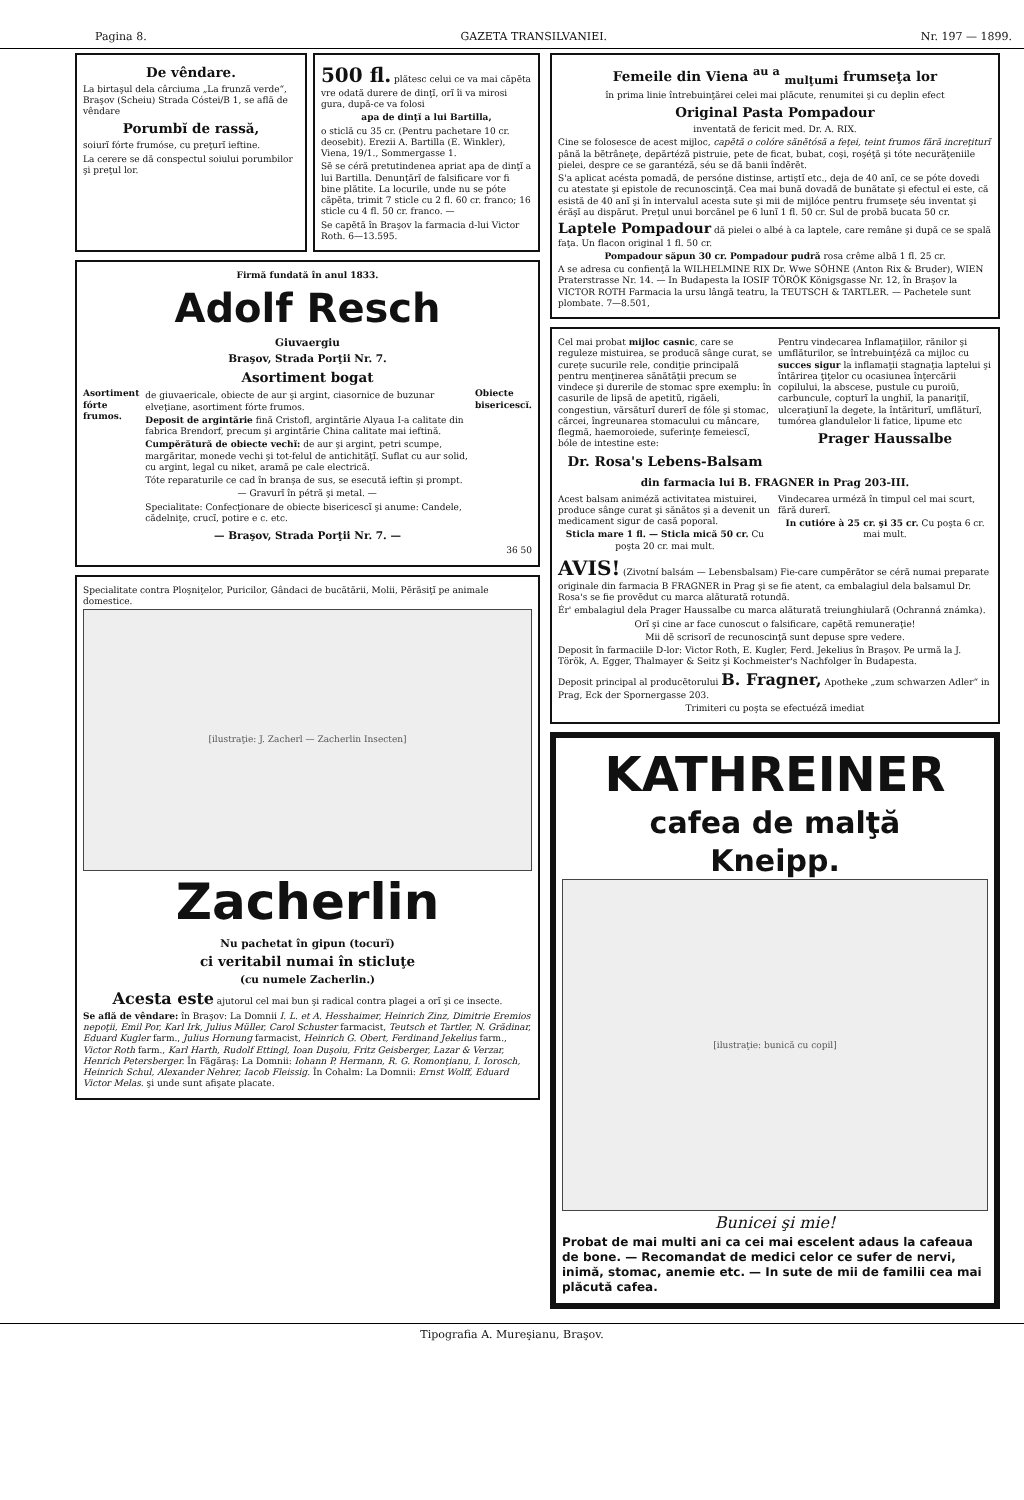Pagina 8. GAZETA TRANSILVANIEI. Nr. 197 — 1899.
De vêndare.
La birtaşul dela cârciuma „La frunză verde“, Braşov (Scheiu) Strada Cóstei/B 1, se află de vêndare
Porumbĭ de rassă,
soiurĭ fórte frumóse, cu preţurĭ ieftine.
La cerere se dă conspectul soiului porumbilor şi preţul lor.
500 fl. plătesc celui ce va mai căpĕta vre odată durere de dinţĭ, orĭ îi va mirosi gura, după-ce va folosi
apa de dinţĭ a lui Bartilla,
o sticlă cu 35 cr. (Pentru pachetare 10 cr. deosebit). Erezii A. Bartilla (E. Winkler), Viena, 19/1., Sommergasse 1.
Sĕ se céră pretutindenea apriat apa de dinţĭ a lui Bartilla. Denunţărĭ de falsificare vor fi bine plătite. La locurile, unde nu se póte căpĕta, trimit 7 sticle cu 2 fl. 60 cr. franco; 16 sticle cu 4 fl. 50 cr. franco. —
Se capĕtă în Braşov la farmacia d-lui Victor Roth. 6—13.595.
Firmă fundată în anul 1833.
Adolf Resch
Giuvaergiu
Braşov, Strada Porţii Nr. 7.
Asortiment bogat
Asortiment fórte frumos. de giuvaericale, obiecte de aur şi argint, ciasornice de buzunar elveţiane, asortiment fórte frumos.
Deposit de argintărie fină Cristofl, argintărie Alyaua I-a calitate din fabrica Brendorf, precum şi argintărie China calitate mai ieftină.
Cumpĕrătură de obiecte vechĭ: de aur şi argint, petri scumpe, margăritar, monede vechi şi tot-felul de antichităţĭ. Suflat cu aur solid, cu argint, legal cu niket, aramă pe cale electrică.
Tóte reparaturile ce cad în branşa de sus, se esecută ieftin şi prompt.
— Gravurĭ în pétră şi metal. —
Specialitate: Confecţionare de obiecte bisericescĭ şi anume: Candele, cădelniţe, crucĭ, potire e c. etc.
Obiecte bisericescĭ.
— Braşov, Strada Porţii Nr. 7. —
36 50
Specialitate contra Ploşniţelor, Puricilor, Gândaci de bucătării, Molii, Pĕrăsiţĭ pe animale domestice.
[ilustraţie: J. Zacherl — Zacherlin Insecten]
Zacherlin
Nu pachetat în gipun (tocurĭ)
ci veritabil numai în sticluţe
(cu numele Zacherlin.)
Acesta este ajutorul cel mai bun şi radical contra plagei a orĭ şi ce insecte.
Se află de vêndare: în Braşov: La Domnii I. L. et A. Hesshaimer, Heinrich Zinz, Dimitrie Eremios nepoţii, Emil Por, Karl Irk, Julius Müller, Carol Schuster farmacist, Teutsch et Tartler, N. Grădinar, Eduard Kugler farm., Julius Hornung farmacist, Heinrich G. Obert, Ferdinand Jekelius farm., Victor Roth farm., Karl Harth, Rudolf Ettingl, Ioan Duşoiu, Fritz Geisberger, Lazar & Verzar, Henrich Petersberger. În Făgăraş: La Domnii: Iohann P. Hermann, R. G. Romonţianu, I. Iorosch, Heinrich Schul, Alexander Nehrer, Iacob Fleissig. În Cohalm: La Domnii: Ernst Wolff, Eduard Victor Melas. şi unde sunt afişate placate.
Femeile din Viena <sup>au a</sup> <sub>mulţumi</sub> frumseţa lor
în prima linie întrebuinţărei celei mai plăcute, renumitei şi cu deplin efect
Original Pasta Pompadour
inventată de fericit med. Dr. A. RIX.
Cine se folosesce de acest mijloc, capĕtă o colóre sănĕtósă a feţei, teint frumos fără increţiturĭ până la bĕtrâneţe, depărtéză pistruie, pete de ficat, bubat, coşi, roşéţă şi tóte necurăţeniile pielei, despre ce se garantéză, séu se dă banii îndĕrĕt.
S'a aplicat acésta pomadă, de persóne distinse, artiştĭ etc., deja de 40 anĭ, ce se póte dovedi cu atestate şi epistole de recunoscinţă. Cea mai bună dovadă de bunătate şi efectul ei este, că esistă de 40 anĭ şi în intervalul acesta sute şi mii de mijlóce pentru frumseţe séu inventat şi érăşĭ au dispărut. Preţul unui borcănel pe 6 lunĭ 1 fl. 50 cr. Sul de probă bucata 50 cr.
Laptele Pompadour dă pielei o albé à ca laptele, care remâne şi după ce se spală faţa. Un flacon original 1 fl. 50 cr.
Pompadour săpun 30 cr. Pompadour pudră rosa crême albă 1 fl. 25 cr.
A se adresa cu confienţă la WILHELMINE RIX Dr. Wwe SÖHNE (Anton Rix & Bruder), WIEN Praterstrasse Nr. 14. — In Budapesta la IOSIF TÖRÖK Königsgasse Nr. 12, în Braşov la VICTOR ROTH Farmacia la ursu lângă teatru, la TEUTSCH & TARTLER. — Pachetele sunt plombate. 7—8.501,
Cel mai probat mijloc casnic, care se reguleze mistuirea, se producă sânge curat, se curețe sucurile rele, condiţie principală pentru menţinerea sănătăţii precum se vindece şi durerile de stomac spre exemplu: în casurile de lipsă de apetitŭ, rigăeli, congestiun, vărsăturĭ durerĭ de fóle şi stomac, cărcei, îngreunarea stomacului cu mâncare, flegmă, haemoroiede, suferinţe femeiescĭ, bóle de intestine este:
Dr. Rosa's Lebens-Balsam
Pentru vindecarea Inflamaţiilor, rănilor şi umflăturilor, se întrebuinţéză ca mijloc cu succes sigur la inflamaţii stagnaţia laptelui şi întărirea ţiţelor cu ocasiunea înţercării copilului, la abscese, pustule cu puroiŭ, carbuncule, copturĭ la unghiĭ, la panariţiĭ, ulceraţiunĭ la degete, la întăriturĭ, umflăturĭ, tumórea glandulelor li fatice, lipume etc
Prager Haussalbe
din farmacia lui B. FRAGNER in Prag 203-III.
Acest balsam animéză activitatea mistuirei, produce sânge curat şi sănătos şi a devenit un medicament sigur de casă poporal.
Sticla mare 1 fl. — Sticla mică 50 cr. Cu poşta 20 cr. mai mult.
Vindecarea urméză în timpul cel mai scurt, fără durerĭ.
In cutióre à 25 cr. şi 35 cr. Cu poşta 6 cr. mai mult.
AVIS! (Zivotní balsám — Lebensbalsam) Fie-care cumpĕrător se céră numai preparate originale din farmacia B FRAGNER in Prag şi se fie atent, ca embalagiul dela balsamul Dr. Rosa's se fie provĕdut cu marca alăturată rotundă.
Ér' embalagiul dela Prager Haussalbe cu marca alăturată treiunghiulară (Ochranná známka).
Orĭ şi cine ar face cunoscut o falsificare, capĕtă remuneraţie!
Mii dĕ scrisorĭ de recunoscinţă sunt depuse spre vedere.
Deposit în farmaciile D-lor: Victor Roth, E. Kugler, Ferd. Jekelius în Braşov. Pe urmă la J. Török, A. Egger, Thalmayer & Seitz şi Kochmeister's Nachfolger în Budapesta.
Deposit principal al producĕtorului B. Fragner, Apotheke „zum schwarzen Adler“ in Prag, Eck der Spornergasse 203.
Trimiteri cu poşta se efectuéză imediat
KATHREINER
cafea de malţă
Kneipp.
[ilustraţie: bunică cu copil]
Bunicei şi mie!
Probat de mai multi ani ca cei mai escelent adaus la cafeaua de bone. — Recomandat de medici celor ce sufer de nervi, inimă, stomac, anemie etc. — In sute de mii de familii cea mai plăcută cafea.
Tipografia A. Mureşianu, Braşov.